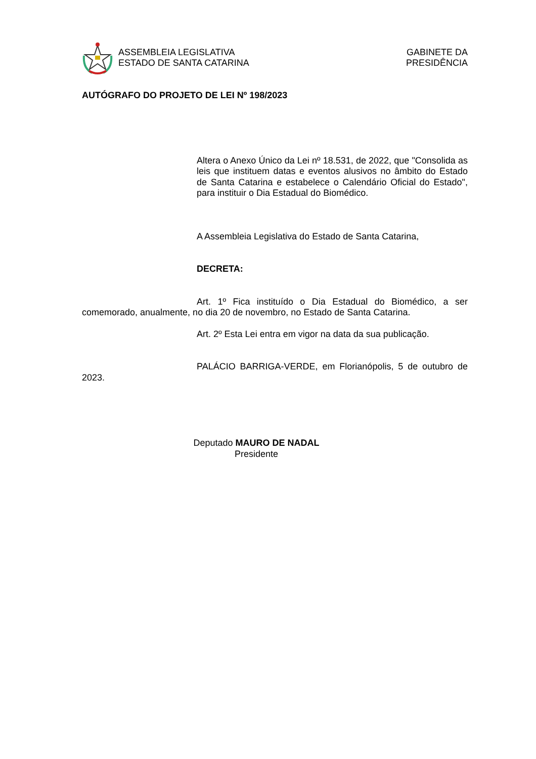ASSEMBLEIA LEGISLATIVA
ESTADO DE SANTA CATARINA
GABINETE DA
PRESIDÊNCIA
AUTÓGRAFO DO PROJETO DE LEI Nº 198/2023
Altera o Anexo Único da Lei nº 18.531, de 2022, que "Consolida as leis que instituem datas e eventos alusivos no âmbito do Estado de Santa Catarina e estabelece o Calendário Oficial do Estado", para instituir o Dia Estadual do Biomédico.
A Assembleia Legislativa do Estado de Santa Catarina,
DECRETA:
Art. 1º Fica instituído o Dia Estadual do Biomédico, a ser comemorado, anualmente, no dia 20 de novembro, no Estado de Santa Catarina.
Art. 2º Esta Lei entra em vigor na data da sua publicação.
PALÁCIO BARRIGA-VERDE, em Florianópolis, 5 de outubro de 2023.
Deputado MAURO DE NADAL
Presidente